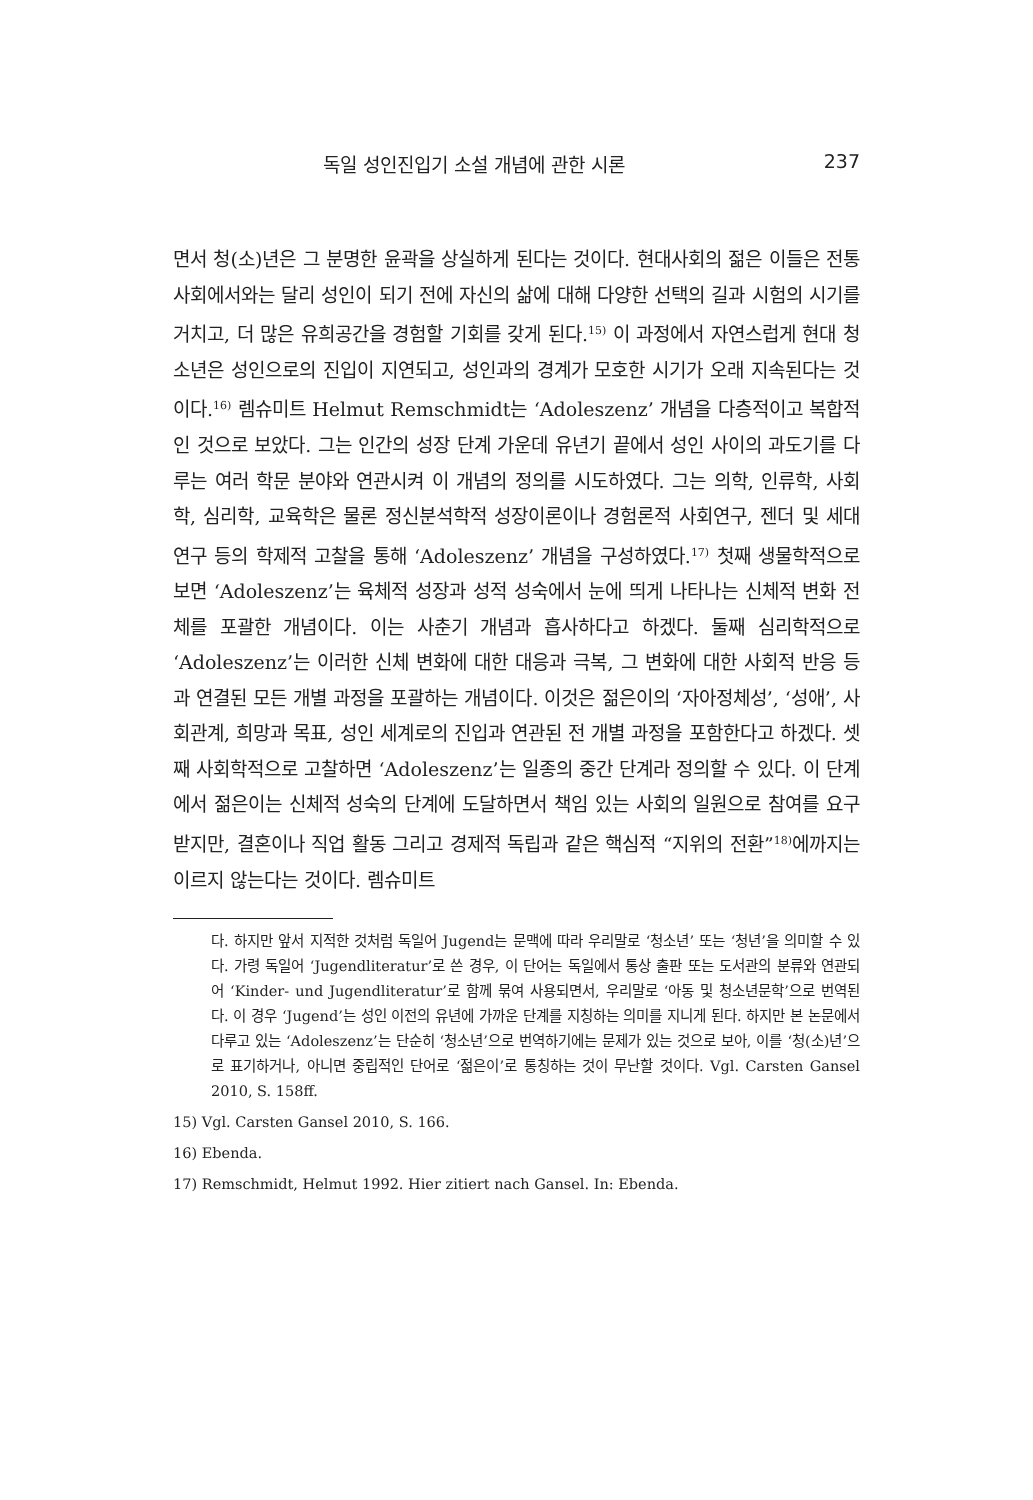독일 성인진입기 소설 개념에 관한 시론 237
면서 청(소)년은 그 분명한 윤곽을 상실하게 된다는 것이다. 현대사회의 젊은 이들은 전통사회에서와는 달리 성인이 되기 전에 자신의 삶에 대해 다양한 선택의 길과 시험의 시기를 거치고, 더 많은 유희공간을 경험할 기회를 갖게 된다.<sup>15)</sup> 이 과정에서 자연스럽게 현대 청소년은 성인으로의 진입이 지연되고, 성인과의 경계가 모호한 시기가 오래 지속된다는 것이다.<sup>16)</sup> 렘슈미트 Helmut Remschmidt는 ‘Adoleszenz’ 개념을 다층적이고 복합적인 것으로 보았다. 그는 인간의 성장 단계 가운데 유년기 끝에서 성인 사이의 과도기를 다루는 여러 학문 분야와 연관시켜 이 개념의 정의를 시도하였다. 그는 의학, 인류학, 사회학, 심리학, 교육학은 물론 정신분석학적 성장이론이나 경험론적 사회연구, 젠더 및 세대 연구 등의 학제적 고찰을 통해 ‘Adoleszenz’ 개념을 구성하였다.<sup>17)</sup> 첫째 생물학적으로 보면 ‘Adoleszenz’는 육체적 성장과 성적 성숙에서 눈에 띄게 나타나는 신체적 변화 전체를 포괄한 개념이다. 이는 사춘기 개념과 흡사하다고 하겠다. 둘째 심리학적으로 ‘Adoleszenz’는 이러한 신체 변화에 대한 대응과 극복, 그 변화에 대한 사회적 반응 등과 연결된 모든 개별 과정을 포괄하는 개념이다. 이것은 젊은이의 ‘자아정체성’, ‘성애’, 사회관계, 희망과 목표, 성인 세계로의 진입과 연관된 전 개별 과정을 포함한다고 하겠다. 셋째 사회학적으로 고찰하면 ‘Adoleszenz’는 일종의 중간 단계라 정의할 수 있다. 이 단계에서 젊은이는 신체적 성숙의 단계에 도달하면서 책임 있는 사회의 일원으로 참여를 요구받지만, 결혼이나 직업 활동 그리고 경제적 독립과 같은 핵심적 “지위의 전환”<sup>18)</sup>에까지는 이르지 않는다는 것이다. 렘슈미트
다. 하지만 앞서 지적한 것처럼 독일어 Jugend는 문맥에 따라 우리말로 ‘청소년’ 또는 ‘청년’을 의미할 수 있다. 가령 독일어 ‘Jugendliteratur’로 쓴 경우, 이 단어는 독일에서 통상 출판 또는 도서관의 분류와 연관되어 ‘Kinder- und Jugendliteratur’로 함께 묶여 사용되면서, 우리말로 ‘아동 및 청소년문학’으로 번역된다. 이 경우 ‘Jugend’는 성인 이전의 유년에 가까운 단계를 지칭하는 의미를 지니게 된다. 하지만 본 논문에서 다루고 있는 ‘Adoleszenz’는 단순히 ‘청소년’으로 번역하기에는 문제가 있는 것으로 보아, 이를 ‘청(소)년’으로 표기하거나, 아니면 중립적인 단어로 ‘젊은이’로 통칭하는 것이 무난할 것이다. Vgl. Carsten Gansel 2010, S. 158ff.
15) Vgl. Carsten Gansel 2010, S. 166.
16) Ebenda.
17) Remschmidt, Helmut 1992. Hier zitiert nach Gansel. In: Ebenda.